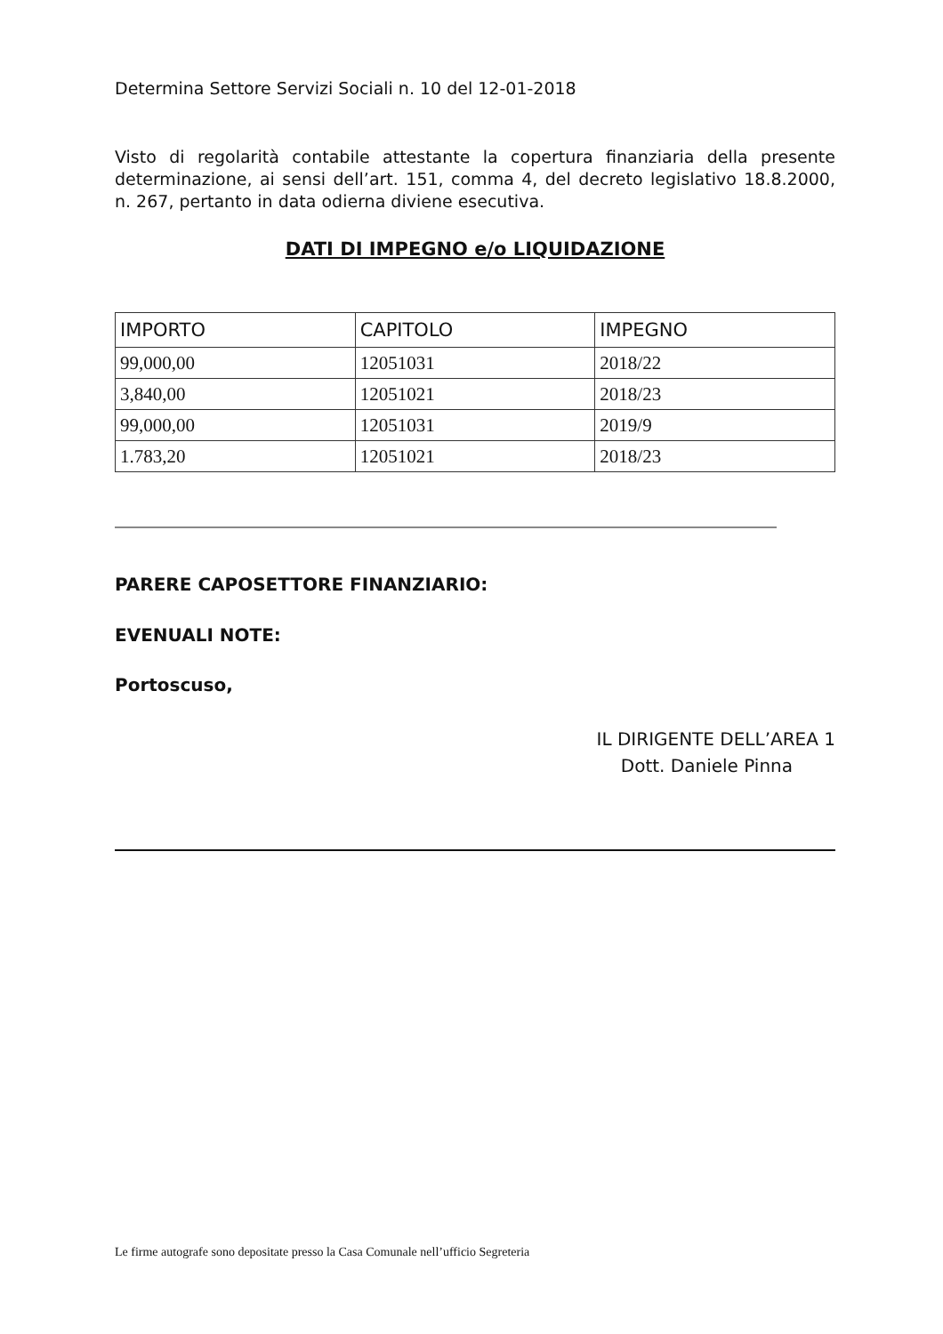Determina Settore Servizi Sociali n. 10 del 12-01-2018
Visto di regolarità contabile attestante la copertura finanziaria della presente determinazione, ai sensi dell’art. 151, comma 4, del decreto legislativo 18.8.2000, n. 267, pertanto in data odierna diviene esecutiva.
DATI DI IMPEGNO e/o LIQUIDAZIONE
| IMPORTO | CAPITOLO | IMPEGNO |
| --- | --- | --- |
| 99,000,00 | 12051031 | 2018/22 |
| 3,840,00 | 12051021 | 2018/23 |
| 99,000,00 | 12051031 | 2019/9 |
| 1.783,20 | 12051021 | 2018/23 |
PARERE CAPOSETTORE FINANZIARIO:
EVENUALI NOTE:
Portoscuso,
IL DIRIGENTE DELL’AREA 1
Dott. Daniele Pinna
Le firme autografe sono depositate presso la Casa Comunale nell’ufficio Segreteria